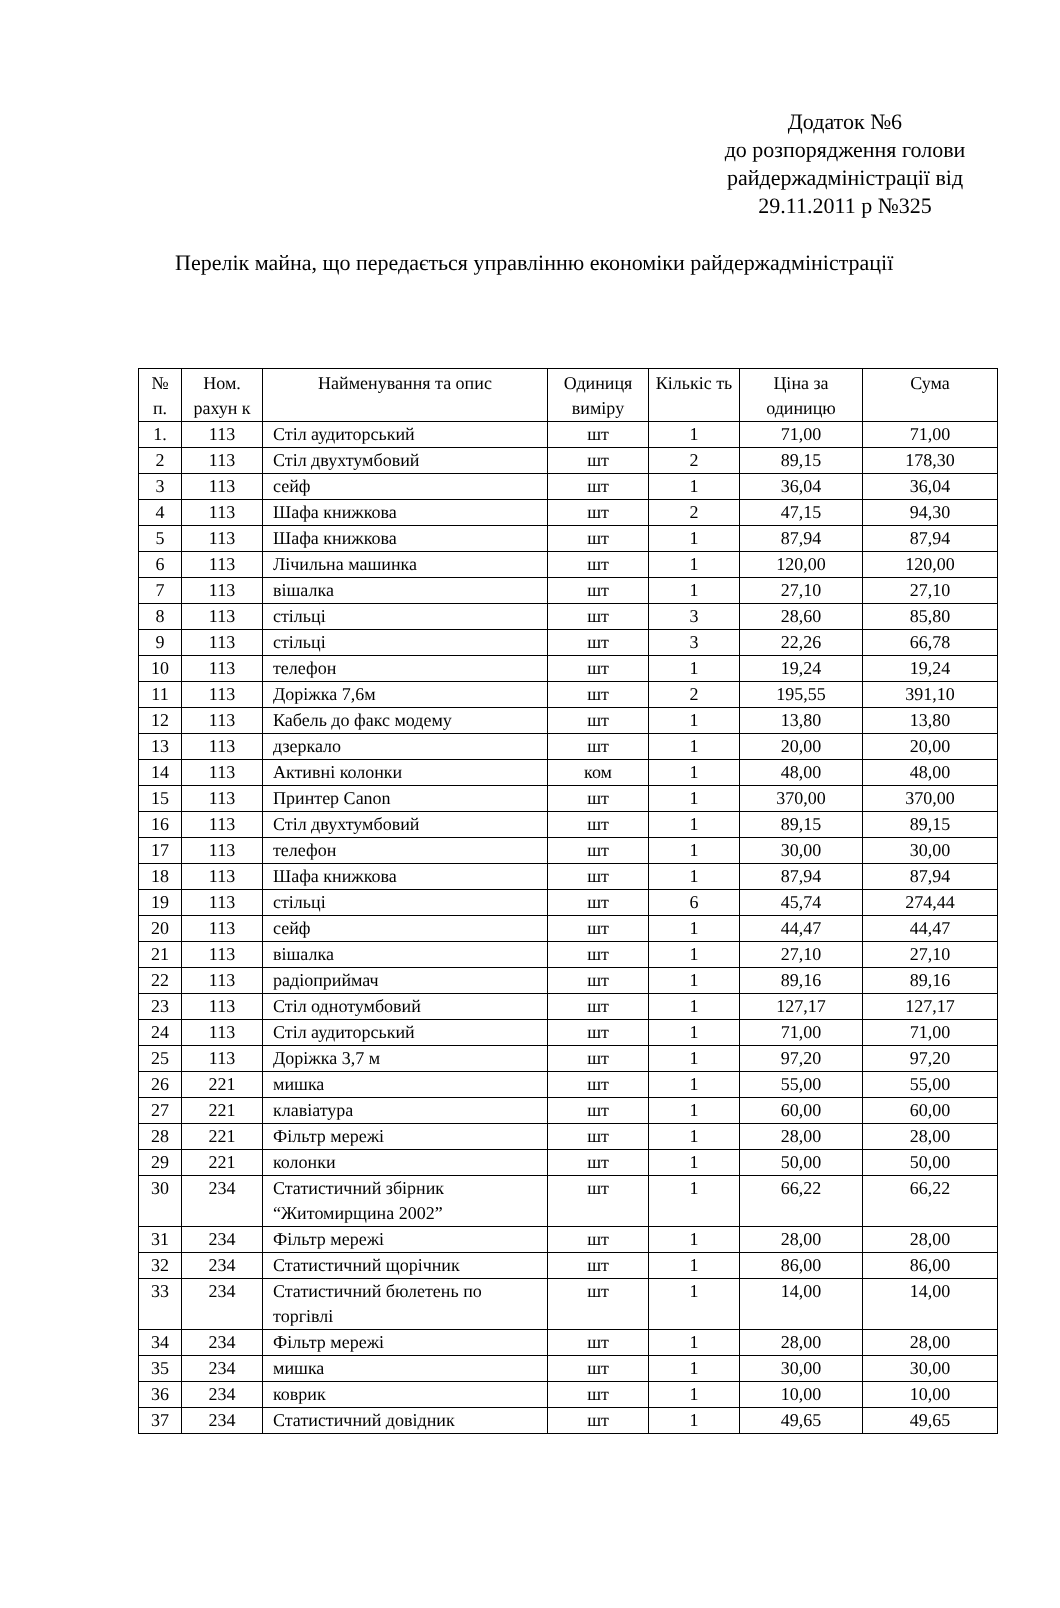Додаток №6
до розпорядження голови
райдержадміністрації від
29.11.2011 р №325
Перелік майна, що передається управлінню економіки райдержадміністрації
| № п. | Ном. рахун к | Найменування та опис | Одиниця виміру | Кількіс ть | Ціна за одиницю | Сума |
| --- | --- | --- | --- | --- | --- | --- |
| 1. | 113 | Стіл аудиторський | шт | 1 | 71,00 | 71,00 |
| 2 | 113 | Стіл двухтумбовий | шт | 2 | 89,15 | 178,30 |
| 3 | 113 | сейф | шт | 1 | 36,04 | 36,04 |
| 4 | 113 | Шафа книжкова | шт | 2 | 47,15 | 94,30 |
| 5 | 113 | Шафа книжкова | шт | 1 | 87,94 | 87,94 |
| 6 | 113 | Лічильна машинка | шт | 1 | 120,00 | 120,00 |
| 7 | 113 | вішалка | шт | 1 | 27,10 | 27,10 |
| 8 | 113 | стільці | шт | 3 | 28,60 | 85,80 |
| 9 | 113 | стільці | шт | 3 | 22,26 | 66,78 |
| 10 | 113 | телефон | шт | 1 | 19,24 | 19,24 |
| 11 | 113 | Доріжка 7,6м | шт | 2 | 195,55 | 391,10 |
| 12 | 113 | Кабель до факс модему | шт | 1 | 13,80 | 13,80 |
| 13 | 113 | дзеркало | шт | 1 | 20,00 | 20,00 |
| 14 | 113 | Активні колонки | ком | 1 | 48,00 | 48,00 |
| 15 | 113 | Принтер Canon | шт | 1 | 370,00 | 370,00 |
| 16 | 113 | Стіл двухтумбовий | шт | 1 | 89,15 | 89,15 |
| 17 | 113 | телефон | шт | 1 | 30,00 | 30,00 |
| 18 | 113 | Шафа книжкова | шт | 1 | 87,94 | 87,94 |
| 19 | 113 | стільці | шт | 6 | 45,74 | 274,44 |
| 20 | 113 | сейф | шт | 1 | 44,47 | 44,47 |
| 21 | 113 | вішалка | шт | 1 | 27,10 | 27,10 |
| 22 | 113 | радіоприймач | шт | 1 | 89,16 | 89,16 |
| 23 | 113 | Стіл однотумбовий | шт | 1 | 127,17 | 127,17 |
| 24 | 113 | Стіл аудиторський | шт | 1 | 71,00 | 71,00 |
| 25 | 113 | Доріжка 3,7 м | шт | 1 | 97,20 | 97,20 |
| 26 | 221 | мишка | шт | 1 | 55,00 | 55,00 |
| 27 | 221 | клавіатура | шт | 1 | 60,00 | 60,00 |
| 28 | 221 | Фільтр мережі | шт | 1 | 28,00 | 28,00 |
| 29 | 221 | колонки | шт | 1 | 50,00 | 50,00 |
| 30 | 234 | Статистичний збірник “Житомирщина 2002” | шт | 1 | 66,22 | 66,22 |
| 31 | 234 | Фільтр мережі | шт | 1 | 28,00 | 28,00 |
| 32 | 234 | Статистичний щорічник | шт | 1 | 86,00 | 86,00 |
| 33 | 234 | Статистичний бюлетень по торгівлі | шт | 1 | 14,00 | 14,00 |
| 34 | 234 | Фільтр мережі | шт | 1 | 28,00 | 28,00 |
| 35 | 234 | мишка | шт | 1 | 30,00 | 30,00 |
| 36 | 234 | коврик | шт | 1 | 10,00 | 10,00 |
| 37 | 234 | Статистичний довідник | шт | 1 | 49,65 | 49,65 |